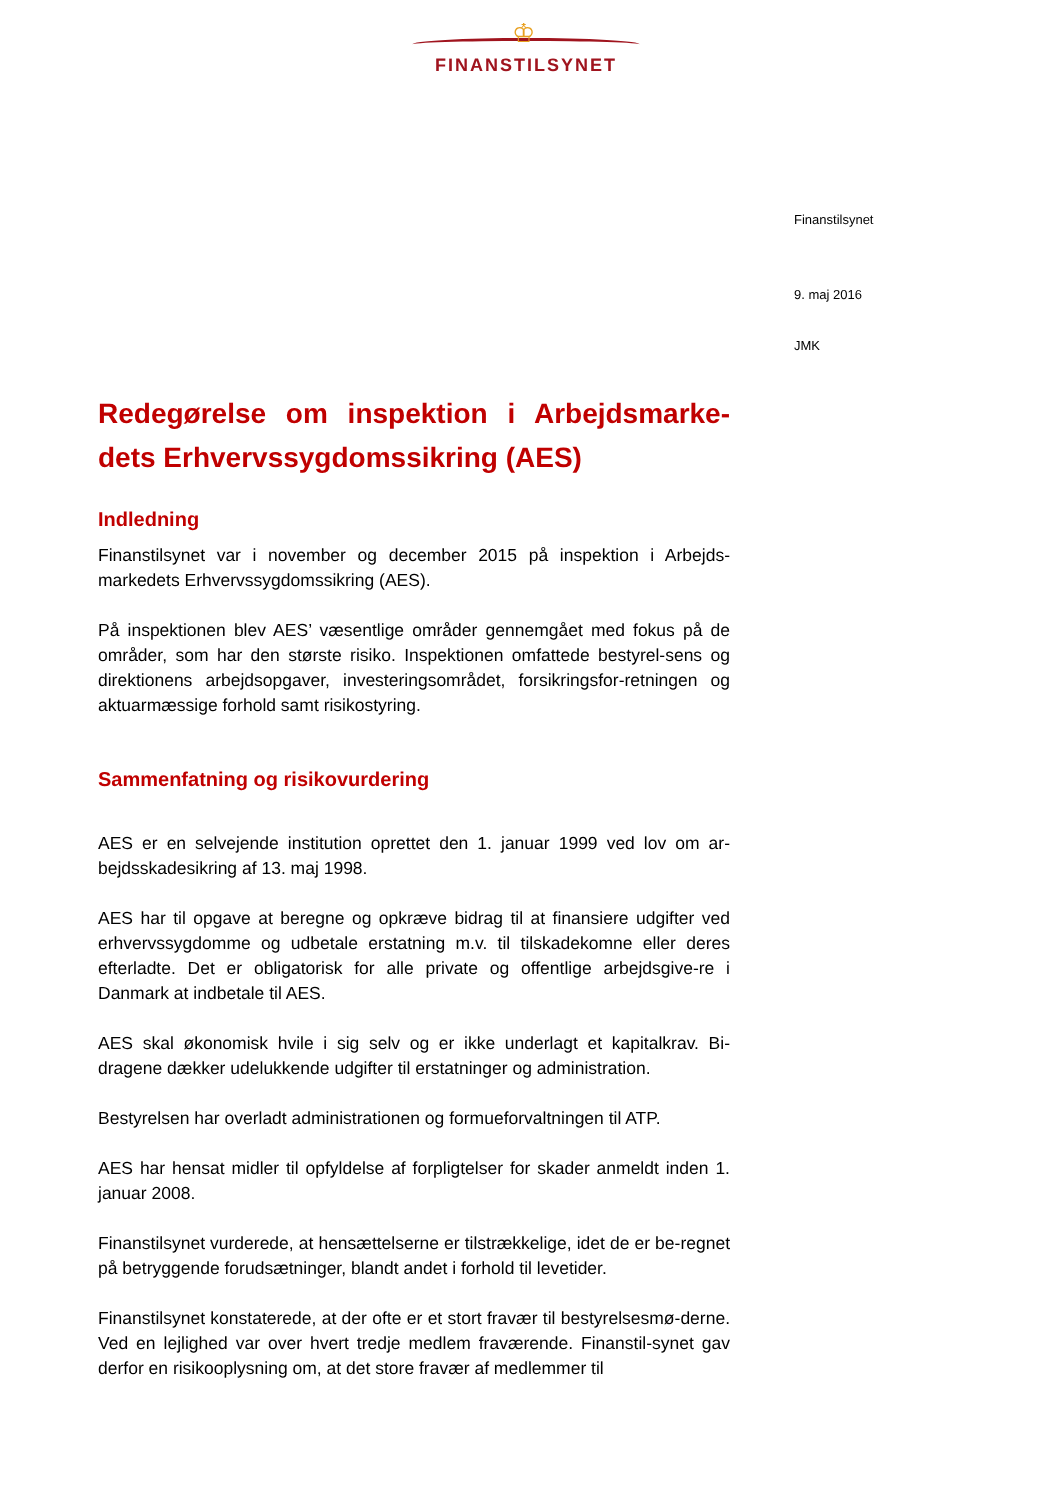♔
FINANSTILSYNET
Finanstilsynet
9. maj 2016
JMK
Redegørelse om inspektion i Arbejdsmarke-dets Erhvervssygdomssikring (AES)
Indledning
Finanstilsynet var i november og december 2015 på inspektion i Arbejds-markedets Erhvervssygdomssikring (AES).
På inspektionen blev AES’ væsentlige områder gennemgået med fokus på de områder, som har den største risiko. Inspektionen omfattede bestyrel-sens og direktionens arbejdsopgaver, investeringsområdet, forsikringsfor-retningen og aktuarmæssige forhold samt risikostyring.
Sammenfatning og risikovurdering
AES er en selvejende institution oprettet den 1. januar 1999 ved lov om ar-bejdsskadesikring af 13. maj 1998.
AES har til opgave at beregne og opkræve bidrag til at finansiere udgifter ved erhvervssygdomme og udbetale erstatning m.v. til tilskadekomne eller deres efterladte. Det er obligatorisk for alle private og offentlige arbejdsgive-re i Danmark at indbetale til AES.
AES skal økonomisk hvile i sig selv og er ikke underlagt et kapitalkrav. Bi-dragene dækker udelukkende udgifter til erstatninger og administration.
Bestyrelsen har overladt administrationen og formueforvaltningen til ATP.
AES har hensat midler til opfyldelse af forpligtelser for skader anmeldt inden 1. januar 2008.
Finanstilsynet vurderede, at hensættelserne er tilstrækkelige, idet de er be-regnet på betryggende forudsætninger, blandt andet i forhold til levetider.
Finanstilsynet konstaterede, at der ofte er et stort fravær til bestyrelsesmø-derne. Ved en lejlighed var over hvert tredje medlem fraværende. Finanstil-synet gav derfor en risikooplysning om, at det store fravær af medlemmer til